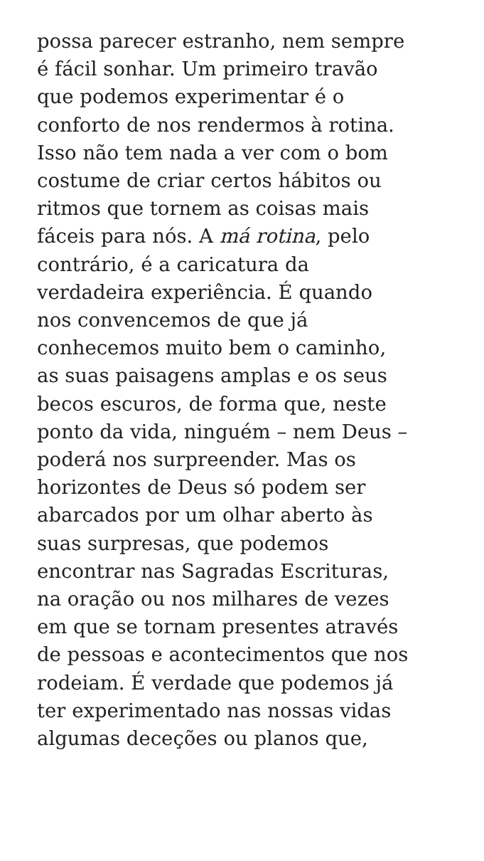possa parecer estranho, nem sempre
é fácil sonhar. Um primeiro travão
que podemos experimentar é o
conforto de nos rendermos à rotina.
Isso não tem nada a ver com o bom
costume de criar certos hábitos ou
ritmos que tornem as coisas mais
fáceis para nós. A má rotina, pelo
contrário, é a caricatura da
verdadeira experiência. É quando
nos convencemos de que já
conhecemos muito bem o caminho,
as suas paisagens amplas e os seus
becos escuros, de forma que, neste
ponto da vida, ninguém – nem Deus –
poderá nos surpreender. Mas os
horizontes de Deus só podem ser
abarcados por um olhar aberto às
suas surpresas, que podemos
encontrar nas Sagradas Escrituras,
na oração ou nos milhares de vezes
em que se tornam presentes através
de pessoas e acontecimentos que nos
rodeiam. É verdade que podemos já
ter experimentado nas nossas vidas
algumas deceções ou planos que,